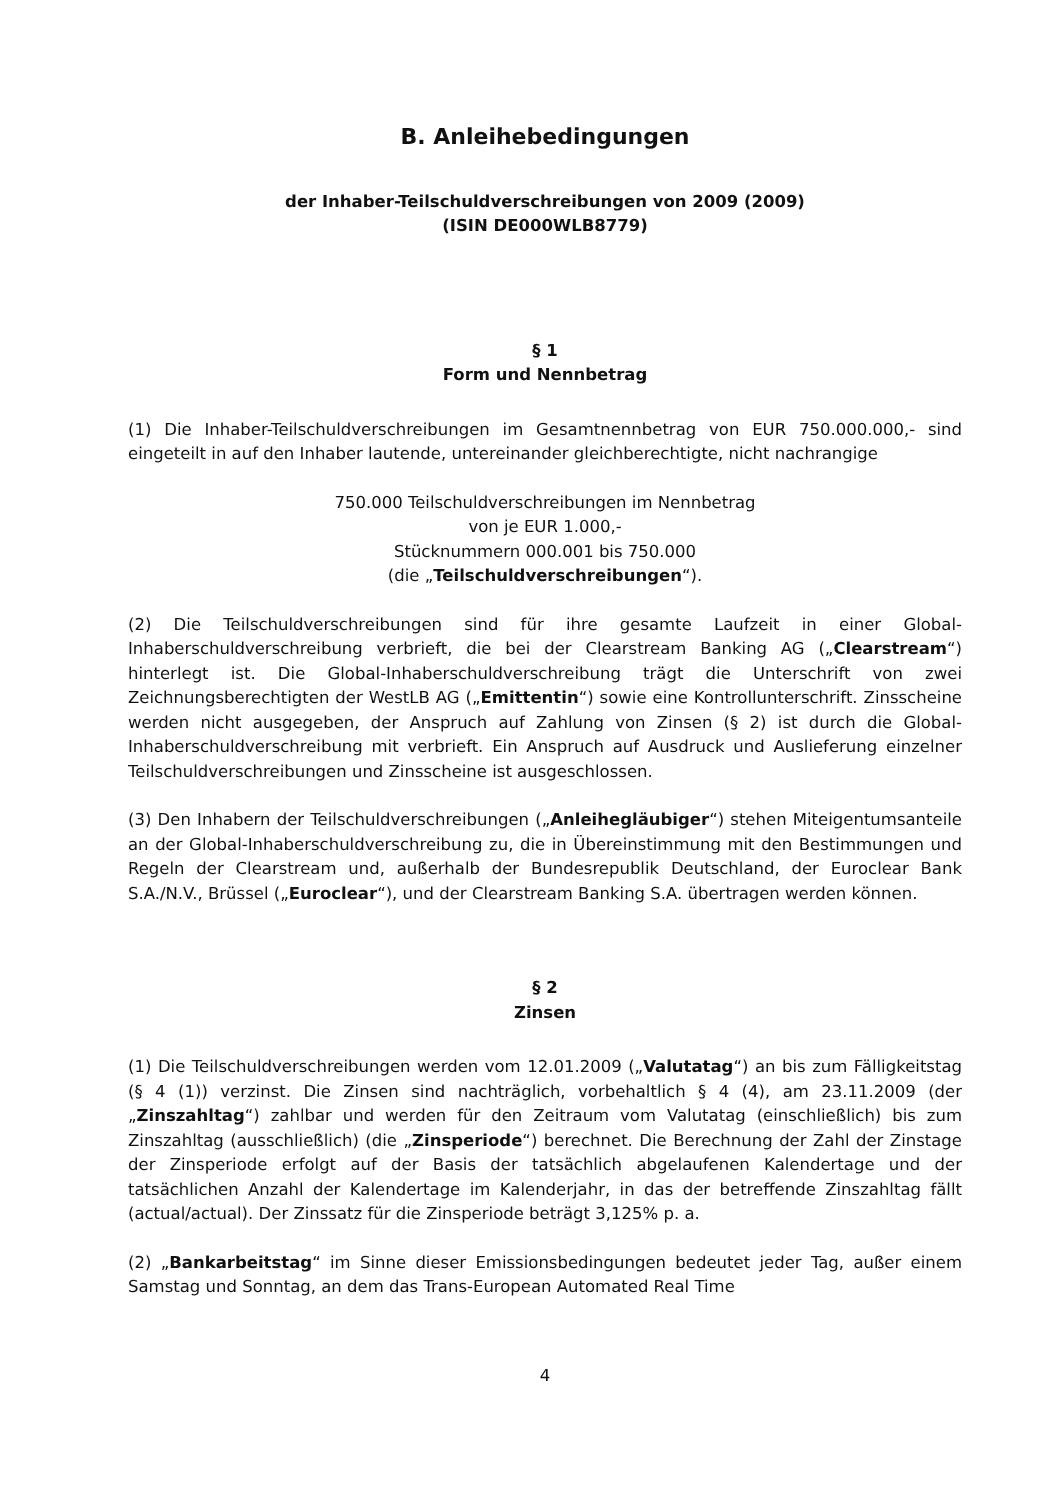B. Anleihebedingungen
der Inhaber-Teilschuldverschreibungen von 2009 (2009)
(ISIN DE000WLB8779)
§ 1
Form und Nennbetrag
(1) Die Inhaber-Teilschuldverschreibungen im Gesamtnennbetrag von EUR 750.000.000,- sind eingeteilt in auf den Inhaber lautende, untereinander gleichberechtigte, nicht nachrangige
750.000 Teilschuldverschreibungen im Nennbetrag
von je EUR 1.000,-
Stücknummern 000.001 bis 750.000
(die „Teilschuldverschreibungen“).
(2) Die Teilschuldverschreibungen sind für ihre gesamte Laufzeit in einer Global-Inhaberschuldverschreibung verbrieft, die bei der Clearstream Banking AG („Clearstream“) hinterlegt ist. Die Global-Inhaberschuldverschreibung trägt die Unterschrift von zwei Zeichnungsberechtigten der WestLB AG („Emittentin“) sowie eine Kontrollunterschrift. Zinsscheine werden nicht ausgegeben, der Anspruch auf Zahlung von Zinsen (§ 2) ist durch die Global-Inhaberschuldverschreibung mit verbrieft. Ein Anspruch auf Ausdruck und Auslieferung einzelner Teilschuldverschreibungen und Zinsscheine ist ausgeschlossen.
(3) Den Inhabern der Teilschuldverschreibungen („Anleihegläubiger“) stehen Miteigentumsanteile an der Global-Inhaberschuldverschreibung zu, die in Übereinstimmung mit den Bestimmungen und Regeln der Clearstream und, außerhalb der Bundesrepublik Deutschland, der Euroclear Bank S.A./N.V., Brüssel („Euroclear“), und der Clearstream Banking S.A. übertragen werden können.
§ 2
Zinsen
(1) Die Teilschuldverschreibungen werden vom 12.01.2009 („Valutatag“) an bis zum Fälligkeitstag (§ 4 (1)) verzinst. Die Zinsen sind nachträglich, vorbehaltlich § 4 (4), am 23.11.2009 (der „Zinszahltag“) zahlbar und werden für den Zeitraum vom Valutatag (einschließlich) bis zum Zinszahltag (ausschließlich) (die „Zinsperiode“) berechnet. Die Berechnung der Zahl der Zinstage der Zinsperiode erfolgt auf der Basis der tatsächlich abgelaufenen Kalendertage und der tatsächlichen Anzahl der Kalendertage im Kalenderjahr, in das der betreffende Zinszahltag fällt (actual/actual). Der Zinssatz für die Zinsperiode beträgt 3,125% p. a.
(2) „Bankarbeitstag“ im Sinne dieser Emissionsbedingungen bedeutet jeder Tag, außer einem Samstag und Sonntag, an dem das Trans-European Automated Real Time
4